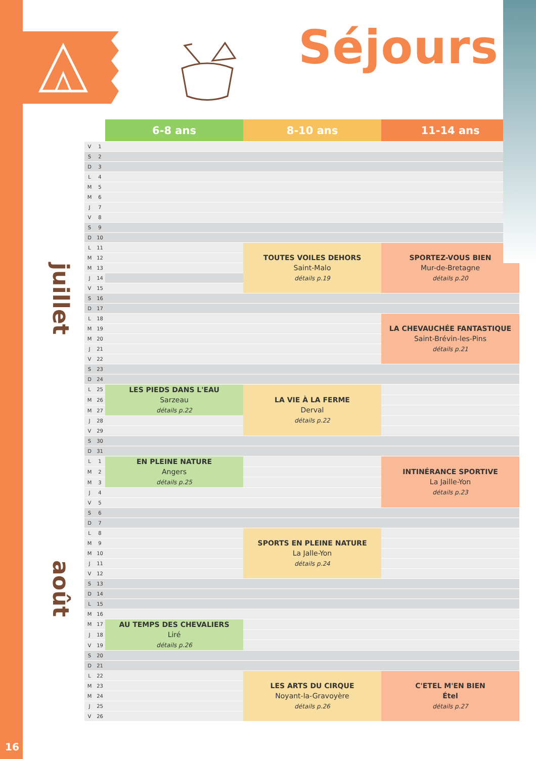Séjours
| | | | 6-8 ans | 8-10 ans | 11-14 ans |
| --- | --- | --- | --- | --- | --- |
| juillet | V | 1 | | | |
| | S | 2 | | | |
| | D | 3 | | | |
| | L | 4 | | | |
| | M | 5 | | | |
| | M | 6 | | | |
| | J | 7 | | | |
| | V | 8 | | | |
| | S | 9 | | | |
| | D | 10 | | | |
| | L | 11 | | TOUTES VOILES DEHORS Saint-Malo détails p.19 | SPORTEZ-VOUS BIEN Mur-de-Bretagne détails p.20 |
| | M | 12 | | | |
| | M | 13 | | | |
| | J | 14 | | | |
| | V | 15 | | | |
| | S | 16 | | | |
| | D | 17 | | | |
| | L | 18 | | | LA CHEVAUCHÉE FANTASTIQUE Saint-Brévin-les-Pins détails p.21 |
| | M | 19 | | | |
| | M | 20 | | | |
| | J | 21 | | | |
| | V | 22 | | | |
| | S | 23 | | | |
| | D | 24 | | | |
| | L | 25 | LES PIEDS DANS L'EAU Sarzeau détails p.22 | LA VIE À LA FERME Derval détails p.22 | |
| | M | 26 | | | |
| | M | 27 | | | |
| | J | 28 | | | |
| | V | 29 | | | |
| | S | 30 | | | |
| | D | 31 | | | |
| août | L | 1 | EN PLEINE NATURE Angers détails p.25 | | INTINÉRANCE SPORTIVE La Jaille-Yon détails p.23 |
| | M | 2 | | | |
| | M | 3 | | | |
| | J | 4 | | | |
| | V | 5 | | | |
| | S | 6 | | | |
| | D | 7 | | | |
| | L | 8 | | SPORTS EN PLEINE NATURE La Jalle-Yon détails p.24 | |
| | M | 9 | | | |
| | M | 10 | | | |
| | J | 11 | | | |
| | V | 12 | | | |
| | S | 13 | | | |
| | D | 14 | | | |
| | L | 15 | | | |
| | M | 16 | | | |
| | M | 17 | AU TEMPS DES CHEVALIERS Liré détails p.26 | | |
| | J | 18 | | | |
| | V | 19 | | | |
| | S | 20 | | | |
| | D | 21 | | | |
| | L | 22 | | LES ARTS DU CIRQUE Noyant-la-Gravoyère détails p.26 | C'ETEL M'EN BIEN Étel détails p.27 |
| | M | 23 | | | |
| | M | 24 | | | |
| | J | 25 | | | |
| | V | 26 | | | |
16